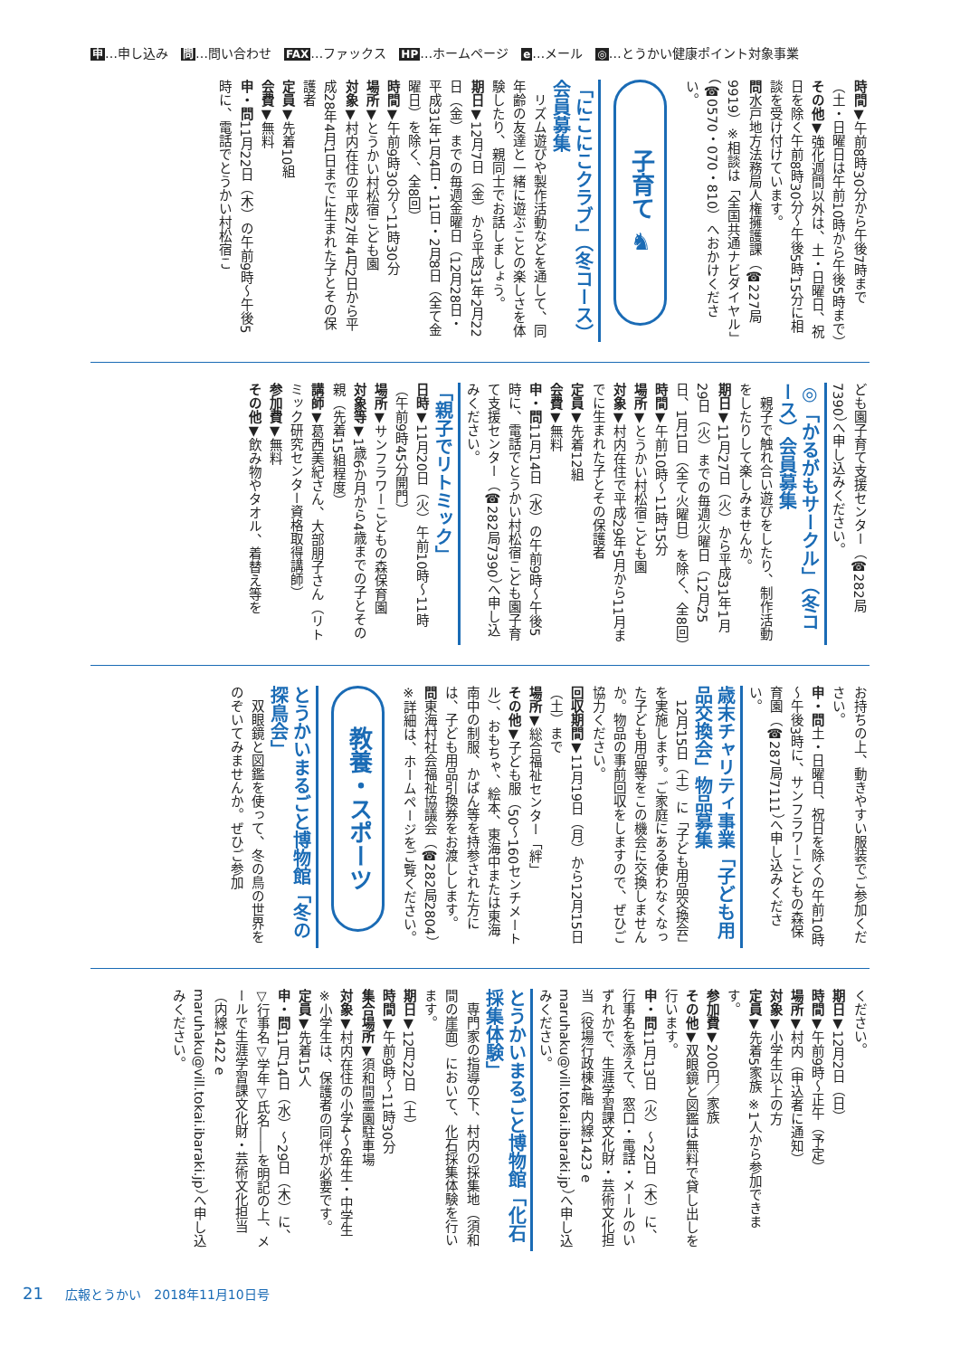申…申し込み　問…問い合わせ　FAX…ファックス　HP…ホームページ　e…メール　◎…とうかい健康ポイント対象事業
時間▼午前8時30分から午後7時まで（土・日曜日は午前10時から午後5時まで）
その他▼強化週間以外は、土・日曜日、祝日を除く午前8時30分～午後5時15分に相談を受け付けています。
問水戸地方法務局人権擁護課（☎227局9919）※相談は「全国共通ナビダイヤル」（☎0570・070・810）へおかけください。
子育て ♞
「にこにこクラブ」（冬コース）会員募集
リズム遊びや製作活動などを通して、同年齢の友達と一緒に遊ぶことの楽しさを体験したり、親同士でお話しましょう。
期日▼12月7日（金）から平成31年2月22日（金）までの毎週金曜日（12月28日・平成31年1月4日・11日・2月8日（全て金曜日）を除く、全8回）
時間▼午前9時30分～11時30分
場所▼とうかい村松宿こども園
対象▼村内在住の平成27年4月2日から平成28年4月1日までに生まれた子とその保護者
定員▼先着10組
会費▼無料
申・問11月22日（木）の午前9時～午後5時に、電話でとうかい村松宿こ
ども園子育て支援センター（☎282局7390）へ申し込みください。
◎「かるがもサークル」（冬コース）会員募集
親子で触れ合い遊びをしたり、制作活動をしたりして楽しみませんか。
期日▼11月27日（火）から平成31年1月29日（火）までの毎週火曜日（12月25日、1月1日（全て火曜日）を除く、全8回）
時間▼午前10時～11時15分
場所▼とうかい村松宿こども園
対象▼村内在住で平成29年5月から11月までに生まれた子とその保護者
定員▼先着12組
会費▼無料
申・問11月14日（水）の午前9時～午後5時に、電話でとうかい村松宿こども園子育て支援センター（☎282局7390）へ申し込みください。
「親子でリトミック」
日時▼11月20日（火）午前10時～11時（午前9時45分開門）
場所▼サンフラワーこどもの森保育園
対象等▼1歳6か月から4歳までの子とその親（先着15組程度）
講師▼葛西美紀さん、大部朋子さん（リトミック研究センター資格取得講師）
参加費▼無料
その他▼飲み物やタオル、着替え等を
お持ちの上、動きやすい服装でご参加ください。
申・問土・日曜日、祝日を除くの午前10時～午後3時に、サンフラワーこどもの森保育園（☎287局7111）へ申し込みください。
歳末チャリティ事業「子ども用品交換会」物品募集
12月15日（土）に「子ども用品交換会」を実施します。ご家庭にある使わなくなった子ども用品等をこの機会に交換しませんか。物品の事前回収をしますので、ぜひご協力ください。
回収期間▼11月19日（月）から12月15日（土）まで
場所▼総合福祉センター「絆」
その他▼子ども服（50～160センチメートル）、おもちゃ、絵本、東海中または東海南中の制服、かばん等を持参された方には、子ども用品引換券をお渡しします。
問東海村社会福祉協議会（☎282局2804）※詳細は、ホームページをご覧ください。
教養・スポーツ
とうかいまるごと博物館「冬の探鳥会」
双眼鏡と図鑑を使って、冬の鳥の世界をのぞいてみませんか。ぜひご参加
ください。
期日▼12月2日（日）
時間▼午前9時～正午（予定）
場所▼村内（申込者に通知）
対象▼小学生以上の方
定員▼先着5家族 ※1人から参加できます。
参加費▼200円／家族
その他▼双眼鏡と図鑑は無料で貸し出しを行います。
申・問11月13日（火）～22日（木）に、行事名を添えて、窓口・電話・メールのいずれかで、生涯学習課文化財・芸術文化担当（役場行政棟4階 内線1423 e maruhaku@vill.tokai.ibaraki.jp）へ申し込みください。
とうかいまるごと博物館「化石採集体験」
専門家の指導の下、村内の採集地（須和間の崖面）において、化石採集体験を行います。
期日▼12月22日（土）
時間▼午前9時～11時30分
集合場所▼須和間霊園駐車場
対象▼村内在住の小学4～6年生・中学生 ※小学生は、保護者の同伴が必要です。
定員▼先着15人
申・問11月14日（水）～29日（木）に、▽行事名▽学年▽氏名――を明記の上、メールで生涯学習課文化財・芸術文化担当（内線1422 e maruhaku@vill.tokai.ibaraki.jp）へ申し込みください。
21 広報とうかい　2018年11月10日号